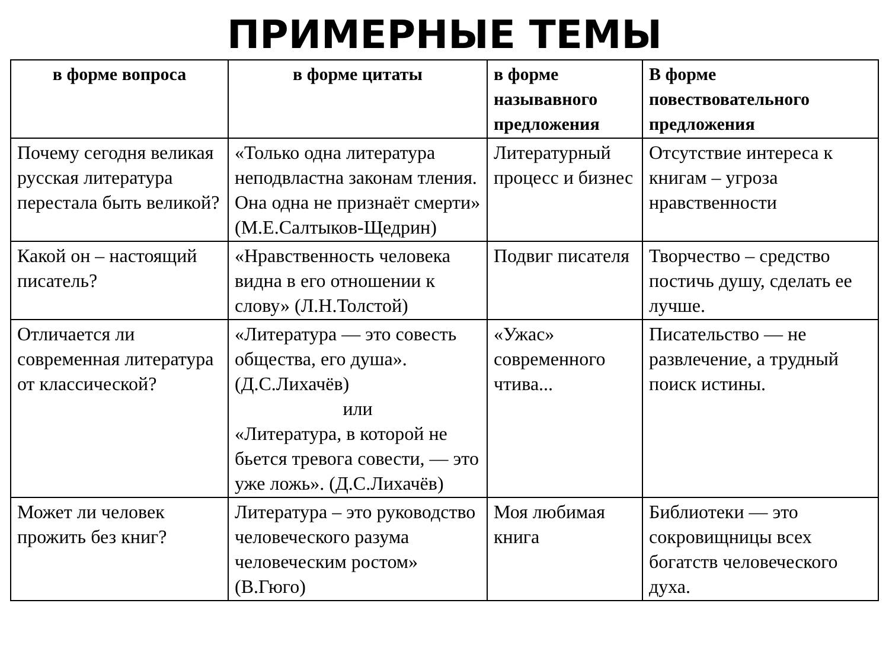ПРИМЕРНЫЕ ТЕМЫ
| в форме вопроса | в форме цитаты | в форме называвного предложения | В форме повествовательного предложения |
| --- | --- | --- | --- |
| Почему сегодня великая русская литература перестала быть великой? | «Только одна литература неподвластна законам тления. Она одна не признаёт смерти» (М.Е.Салтыков-Щедрин) | Литературный процесс и бизнес | Отсутствие интереса к книгам – угроза нравственности |
| Какой он – настоящий писатель? | «Нравственность человека видна в его отношении к слову» (Л.Н.Толстой) | Подвиг писателя | Творчество – средство постичь душу, сделать ее лучше. |
| Отличается ли современная литература от классической? | «Литература — это совесть общества, его душа». (Д.С.Лихачёв) или «Литература, в которой не бьется тревога совести, — это уже ложь». (Д.С.Лихачёв) | «Ужас» современного чтива... | Писательство — не развлечение, а трудный поиск истины. |
| Может ли человек прожить без книг? | Литература – это руководство человеческого разума человеческим ростом» (В.Гюго) | Моя любимая книга | Библиотеки — это сокровищницы всех богатств человеческого духа. |